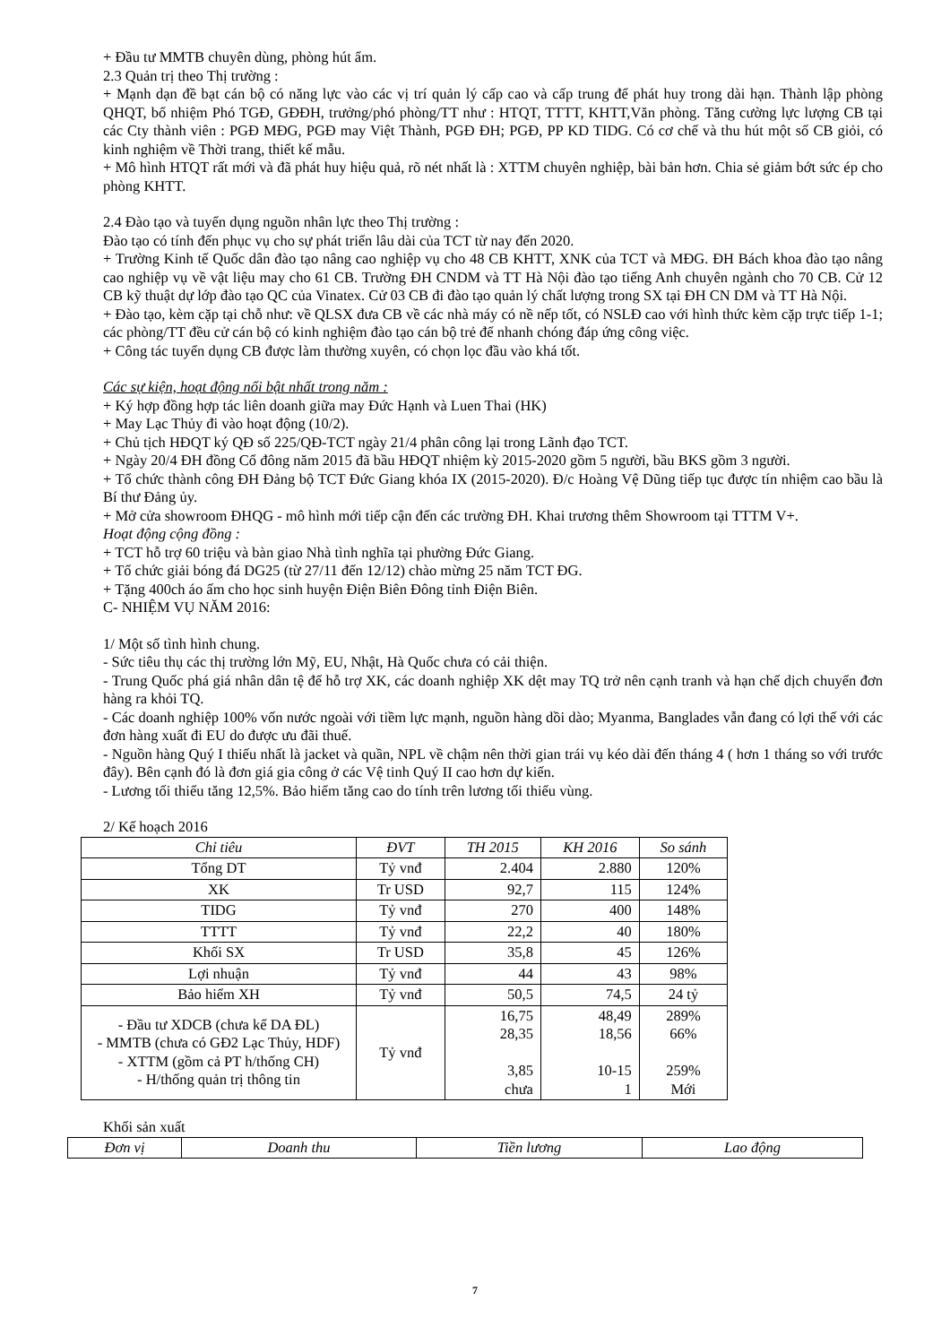+ Đầu tư MMTB chuyên dùng, phòng hút ẩm.
2.3 Quản trị theo Thị trường :
+ Mạnh dạn đề bạt cán bộ có năng lực vào các vị trí quản lý cấp cao và cấp trung để phát huy trong dài hạn. Thành lập phòng QHQT, bổ nhiệm Phó TGĐ, GĐĐH, trưởng/phó phòng/TT như : HTQT, TTTT, KHTT,Văn phòng. Tăng cường lực lượng CB tại các Cty thành viên : PGĐ MĐG, PGĐ may Việt Thành, PGĐ ĐH; PGĐ, PP KD TIDG. Có cơ chế và thu hút một số CB giỏi, có kinh nghiệm về Thời trang, thiết kế mẫu.
+ Mô hình HTQT rất mới và đã phát huy hiệu quả, rõ nét nhất là : XTTM chuyên nghiệp, bài bản hơn. Chia sẻ giảm bớt sức ép cho phòng KHTT.
2.4 Đào tạo và tuyển dụng nguồn nhân lực theo Thị trường :
Đào tạo có tính đến phục vụ cho sự phát triển lâu dài của TCT từ nay đến 2020.
+ Trường Kinh tế Quốc dân đào tạo nâng cao nghiệp vụ cho 48 CB KHTT, XNK của TCT và MĐG. ĐH Bách khoa đào tạo nâng cao nghiệp vụ về vật liệu may cho 61 CB. Trường ĐH CNDM và TT Hà Nội đào tạo tiếng Anh chuyên ngành cho 70 CB. Cử 12 CB kỹ thuật dự lớp đào tạo QC của Vinatex. Cử 03 CB đi đào tạo quản lý chất lượng trong SX tại ĐH CN DM và TT Hà Nội.
+ Đào tạo, kèm cặp tại chỗ như: về QLSX đưa CB về các nhà máy có nề nếp tốt, có NSLĐ cao với hình thức kèm cặp trực tiếp 1-1; các phòng/TT đều cử cán bộ có kinh nghiệm đào tạo cán bộ trẻ để nhanh chóng đáp ứng công việc.
+ Công tác tuyển dụng CB được làm thường xuyên, có chọn lọc đầu vào khá tốt.
Các sự kiện, hoạt động nổi bật nhất trong năm :
+ Ký hợp đồng hợp tác liên doanh giữa may Đức Hạnh và Luen Thai (HK)
+ May Lạc Thủy đi vào hoạt động (10/2).
+ Chủ tịch HĐQT ký QĐ số 225/QĐ-TCT ngày 21/4 phân công lại trong Lãnh đạo TCT.
+ Ngày 20/4 ĐH đồng Cổ đông năm 2015 đã bầu HĐQT nhiệm kỳ 2015-2020 gồm 5 người, bầu BKS gồm 3 người.
+ Tổ chức thành công ĐH Đảng bộ TCT Đức Giang khóa IX (2015-2020). Đ/c Hoàng Vệ Dũng tiếp tục được tín nhiệm cao bầu là Bí thư Đảng ủy.
+ Mở cửa showroom ĐHQG - mô hình mới tiếp cận đến các trường ĐH. Khai trương thêm Showroom tại TTTM V+.
Hoạt động cộng đồng :
+ TCT hỗ trợ 60 triệu và bàn giao Nhà tình nghĩa tại phường Đức Giang.
+ Tổ chức giải bóng đá DG25 (từ 27/11 đến 12/12) chào mừng 25 năm TCT ĐG.
+ Tặng 400ch áo ấm cho học sinh huyện Điện Biên Đông tỉnh Điện Biên.
C- NHIỆM VỤ NĂM 2016:
1/ Một số tình hình chung.
- Sức tiêu thụ các thị trường lớn Mỹ, EU, Nhật, Hà Quốc chưa có cải thiện.
- Trung Quốc phá giá nhân dân tệ để hỗ trợ XK, các doanh nghiệp XK dệt may TQ trở nên cạnh tranh và hạn chế dịch chuyển đơn hàng ra khỏi TQ.
- Các doanh nghiệp 100% vốn nước ngoài với tiềm lực mạnh, nguồn hàng dồi dào; Myanma, Banglades vẫn đang có lợi thế với các đơn hàng xuất đi EU do được ưu đãi thuế.
- Nguồn hàng Quý I thiếu nhất là jacket và quần, NPL về chậm nên thời gian trái vụ kéo dài đến tháng 4 ( hơn 1 tháng so với trước đây). Bên cạnh đó là đơn giá gia công ở các Vệ tinh Quý II cao hơn dự kiến.
- Lương tối thiểu tăng 12,5%. Bảo hiểm tăng cao do tính trên lương tối thiểu vùng.
2/ Kế hoạch 2016
| Chỉ tiêu | ĐVT | TH 2015 | KH 2016 | So sánh |
| --- | --- | --- | --- | --- |
| Tổng DT | Tỷ vnđ | 2.404 | 2.880 | 120% |
| XK | Tr USD | 92,7 | 115 | 124% |
| TIDG | Tỷ vnđ | 270 | 400 | 148% |
| TTTT | Tỷ vnđ | 22,2 | 40 | 180% |
| Khối SX | Tr USD | 35,8 | 45 | 126% |
| Lợi nhuận | Tỷ vnđ | 44 | 43 | 98% |
| Bảo hiểm XH | Tỷ vnđ | 50,5 | 74,5 | 24 tỷ |
| - Đầu tư XDCB (chưa kể DA ĐL) - MMTB (chưa có GĐ2 Lạc Thủy, HDF) - XTTM (gồm cả PT h/thống CH) - H/thống quản trị thông tin | Tỷ vnđ | 16,75 28,35 3,85 chưa | 48,49 18,56 10-15 1 | 289% 66% 259% Mới |
Khối sản xuất
| Đơn vị | Doanh thu | Tiền lương | Lao động |
| --- | --- | --- | --- |
7